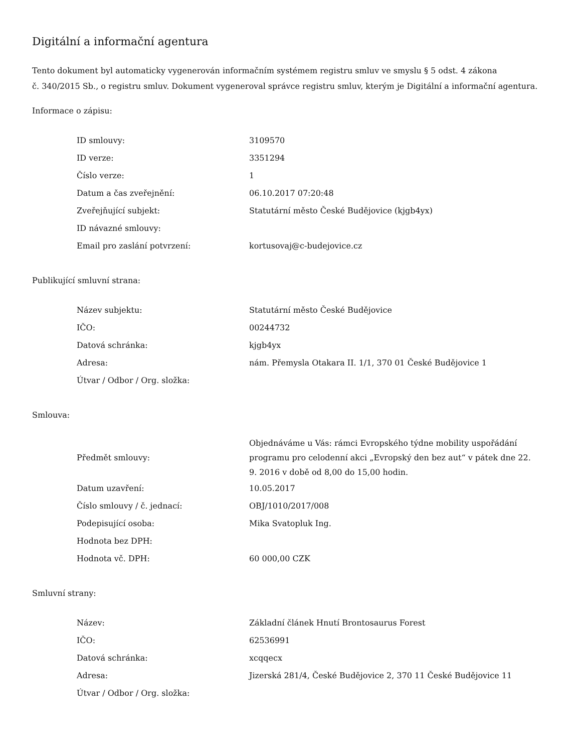Digitální a informační agentura
Tento dokument byl automaticky vygenerován informačním systémem registru smluv ve smyslu § 5 odst. 4 zákona
č. 340/2015 Sb., o registru smluv. Dokument vygeneroval správce registru smluv, kterým je Digitální a informační agentura.
Informace o zápisu:
| ID smlouvy: | 3109570 |
| ID verze: | 3351294 |
| Číslo verze: | 1 |
| Datum a čas zveřejnění: | 06.10.2017 07:20:48 |
| Zveřejňující subjekt: | Statutární město České Budějovice (kjgb4yx) |
| ID návazné smlouvy: | |
| Email pro zaslání potvrzení: | kortusovaj@c-budejovice.cz |
Publikující smluvní strana:
| Název subjektu: | Statutární město České Budějovice |
| IČO: | 00244732 |
| Datová schránka: | kjgb4yx |
| Adresa: | nám. Přemysla Otakara II. 1/1, 370 01 České Budějovice 1 |
| Útvar / Odbor / Org. složka: | |
Smlouva:
| Předmět smlouvy: | Objednáváme u Vás: rámci Evropského týdne mobility uspořádání programu pro celodenní akci „Evropský den bez aut“ v pátek dne 22. 9. 2016 v době od 8,00 do 15,00 hodin. |
| Datum uzavření: | 10.05.2017 |
| Číslo smlouvy / č. jednací: | OBJ/1010/2017/008 |
| Podepisující osoba: | Mika Svatopluk Ing. |
| Hodnota bez DPH: | |
| Hodnota vč. DPH: | 60 000,00 CZK |
Smluvní strany:
| Název: | Základní článek Hnutí Brontosaurus Forest |
| IČO: | 62536991 |
| Datová schránka: | xcqqecx |
| Adresa: | Jizerská 281/4, České Budějovice 2, 370 11 České Budějovice 11 |
| Útvar / Odbor / Org. složka: | |